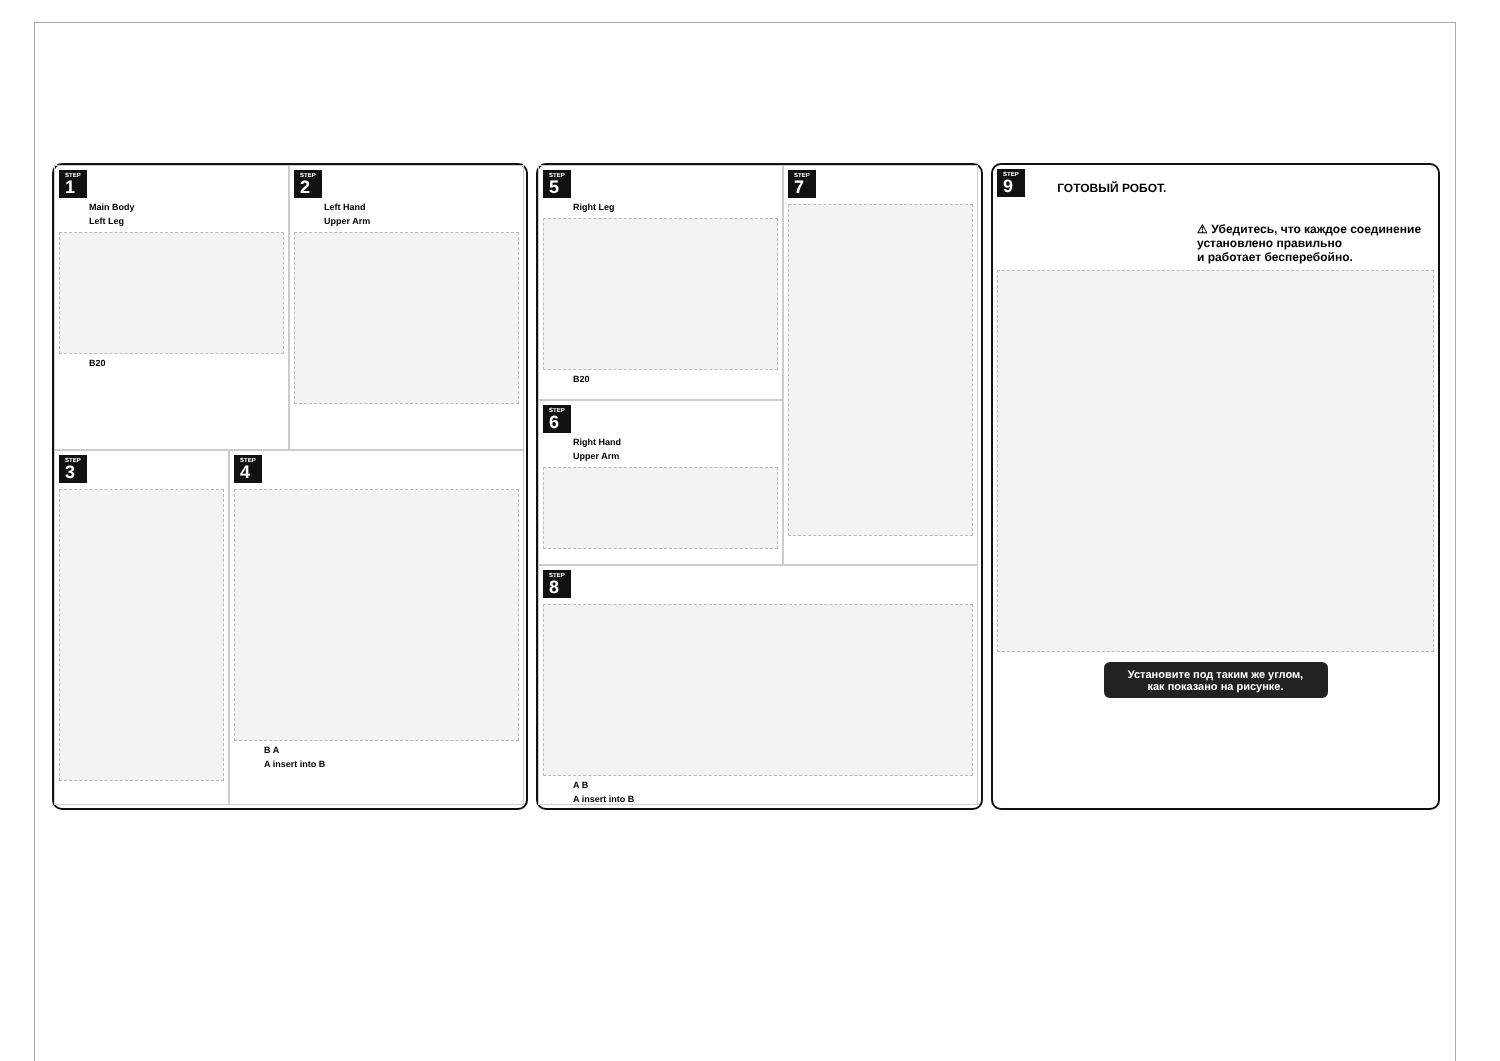STEP 1
Main Body
Left Leg
B20
STEP 2
Left Hand
Upper Arm
STEP 3
STEP 4
B A
A insert into B
STEP 5
Right Leg
B20
STEP 7
STEP 6
Right Hand
Upper Arm
STEP 8
A B
A insert into B
STEP 9 ГОТОВЫЙ РОБОТ.
⚠ Убедитесь, что каждое соединение
установлено правильно
и работает бесперебойно.
Установите под таким же углом,
как показано на рисунке.